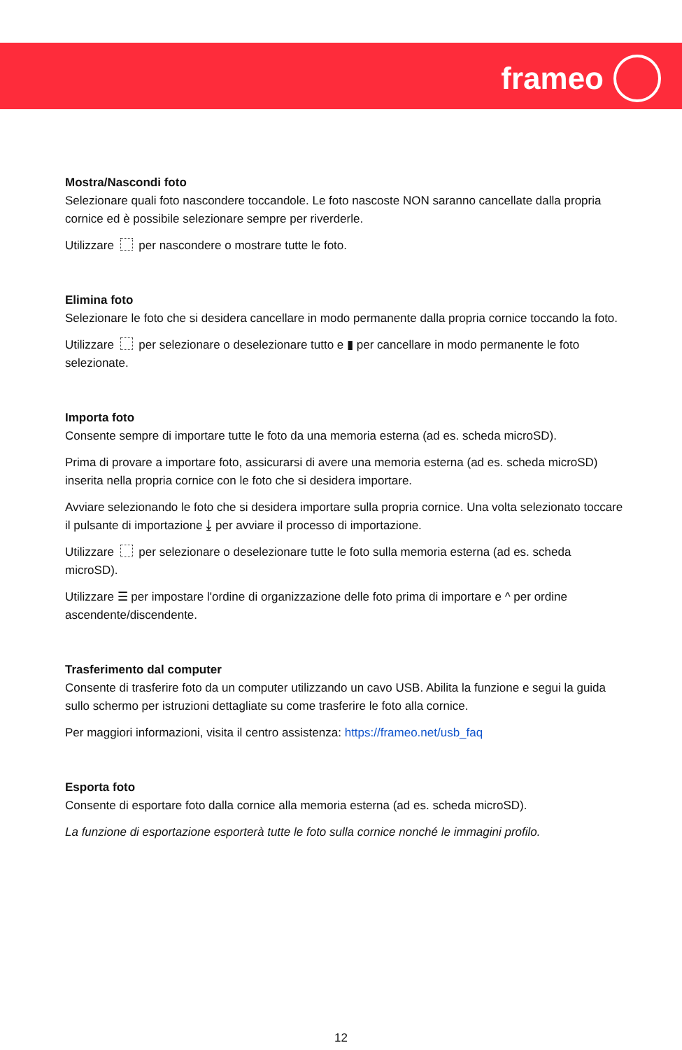frameo
Mostra/Nascondi foto
Selezionare quali foto nascondere toccandole. Le foto nascoste NON saranno cancellate dalla propria cornice ed è possibile selezionare sempre per riverderle.
Utilizzare per nascondere o mostrare tutte le foto.
Elimina foto
Selezionare le foto che si desidera cancellare in modo permanente dalla propria cornice toccando la foto.
Utilizzare per selezionare o deselezionare tutto e ▮ per cancellare in modo permanente le foto selezionate.
Importa foto
Consente sempre di importare tutte le foto da una memoria esterna (ad es. scheda microSD).
Prima di provare a importare foto, assicurarsi di avere una memoria esterna (ad es. scheda microSD) inserita nella propria cornice con le foto che si desidera importare.
Avviare selezionando le foto che si desidera importare sulla propria cornice. Una volta selezionato toccare il pulsante di importazione ⤓ per avviare il processo di importazione.
Utilizzare per selezionare o deselezionare tutte le foto sulla memoria esterna (ad es. scheda microSD).
Utilizzare ☰ per impostare l'ordine di organizzazione delle foto prima di importare e ^ per ordine ascendente/discendente.
Trasferimento dal computer
Consente di trasferire foto da un computer utilizzando un cavo USB. Abilita la funzione e segui la guida sullo schermo per istruzioni dettagliate su come trasferire le foto alla cornice.
Per maggiori informazioni, visita il centro assistenza: https://frameo.net/usb_faq
Esporta foto
Consente di esportare foto dalla cornice alla memoria esterna (ad es. scheda microSD).
La funzione di esportazione esporterà tutte le foto sulla cornice nonché le immagini profilo.
12